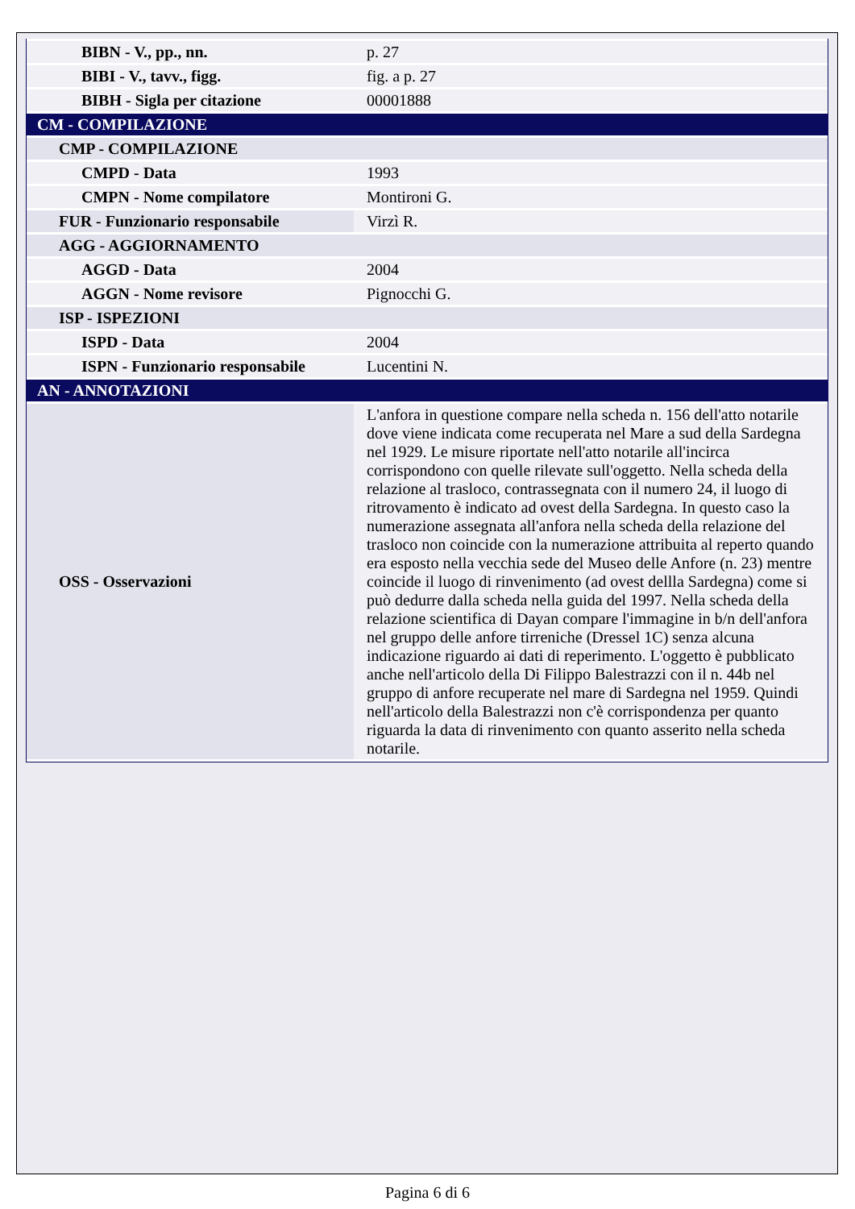| BIBN - V., pp., nn. | p. 27 |
| BIBI - V., tavv., figg. | fig. a p. 27 |
| BIBH - Sigla per citazione | 00001888 |
| CM - COMPILAZIONE | |
| CMP - COMPILAZIONE | |
| CMPD - Data | 1993 |
| CMPN - Nome compilatore | Montironi G. |
| FUR - Funzionario responsabile | Virzì R. |
| AGG - AGGIORNAMENTO | |
| AGGD - Data | 2004 |
| AGGN - Nome revisore | Pignocchi G. |
| ISP - ISPEZIONI | |
| ISPD - Data | 2004 |
| ISPN - Funzionario responsabile | Lucentini N. |
| AN - ANNOTAZIONI | |
| OSS - Osservazioni | L'anfora in questione compare nella scheda n. 156 dell'atto notarile dove viene indicata come recuperata nel Mare a sud della Sardegna nel 1929. Le misure riportate nell'atto notarile all'incirca corrispondono con quelle rilevate sull'oggetto. Nella scheda della relazione al trasloco, contrassegnata con il numero 24, il luogo di ritrovamento è indicato ad ovest della Sardegna. In questo caso la numerazione assegnata all'anfora nella scheda della relazione del trasloco non coincide con la numerazione attribuita al reperto quando era esposto nella vecchia sede del Museo delle Anfore (n. 23) mentre coincide il luogo di rinvenimento (ad ovest dellla Sardegna) come si può dedurre dalla scheda nella guida del 1997. Nella scheda della relazione scientifica di Dayan compare l'immagine in b/n dell'anfora nel gruppo delle anfore tirreniche (Dressel 1C) senza alcuna indicazione riguardo ai dati di reperimento. L'oggetto è pubblicato anche nell'articolo della Di Filippo Balestrazzi con il n. 44b nel gruppo di anfore recuperate nel mare di Sardegna nel 1959. Quindi nell'articolo della Balestrazzi non c'è corrispondenza per quanto riguarda la data di rinvenimento con quanto asserito nella scheda notarile. |
Pagina 6 di 6